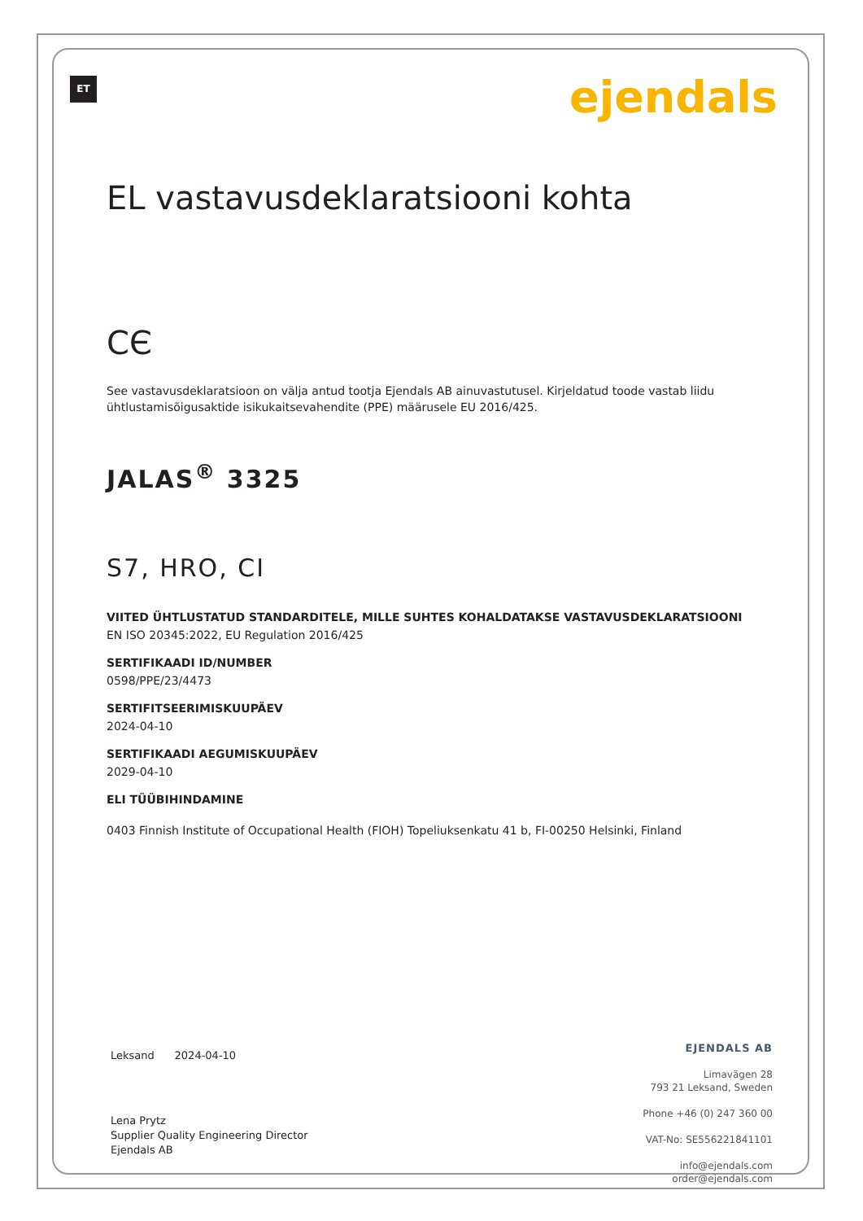ET ejendals
EL vastavusdeklaratsiooni kohta
CЄ
See vastavusdeklaratsioon on välja antud tootja Ejendals AB ainuvastutusel. Kirjeldatud toode vastab liidu ühtlustamisõigusaktide isikukaitsevahendite (PPE) määrusele EU 2016/425.
JALAS<sup>®</sup> 3325
S7, HRO, CI
VIITED ÜHTLUSTATUD STANDARDITELE, MILLE SUHTES KOHALDATAKSE VASTAVUSDEKLARATSIOONI
EN ISO 20345:2022, EU Regulation 2016/425
SERTIFIKAADI ID/NUMBER
0598/PPE/23/4473
SERTIFITSEERIMISKUUPÄEV
2024-04-10
SERTIFIKAADI AEGUMISKUUPÄEV
2029-04-10
ELI TÜÜBIHINDAMINE
0403 Finnish Institute of Occupational Health (FIOH) Topeliuksenkatu 41 b, FI-00250 Helsinki, Finland
Leksand 2024-04-10
Lena Prytz
Supplier Quality Engineering Director
Ejendals AB
EJENDALS AB
Limavägen 28
793 21 Leksand, Sweden
Phone +46 (0) 247 360 00
VAT-No: SE556221841101
info@ejendals.com
order@ejendals.com